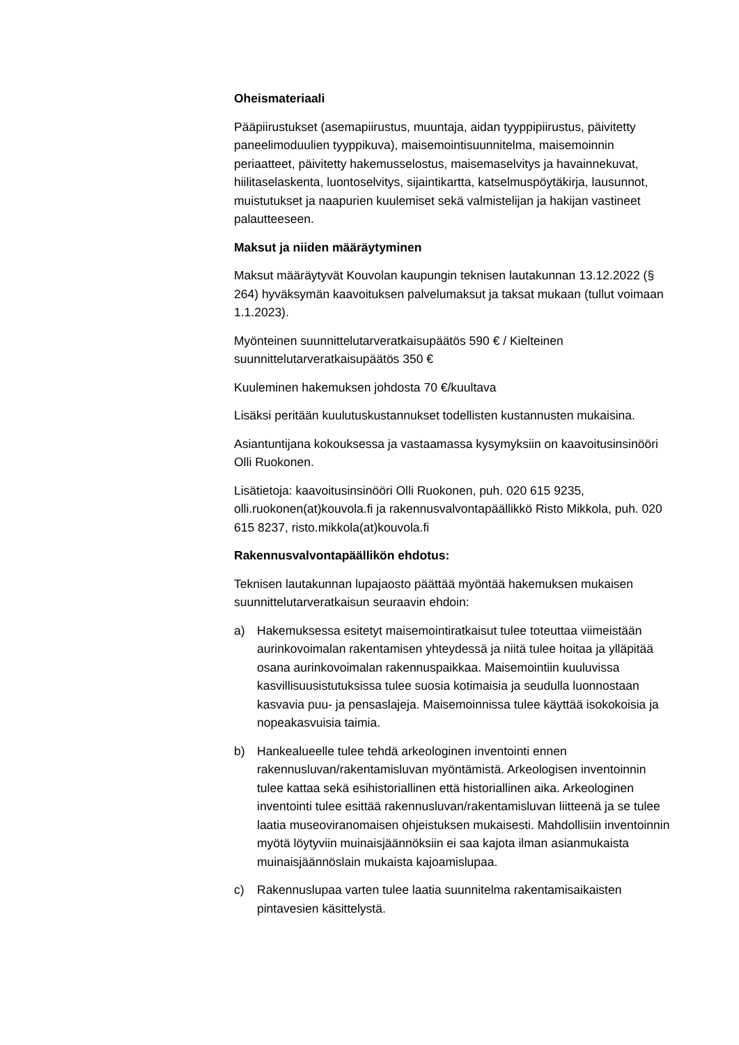Oheismateriaali
Pääpiirustukset (asemapiirustus, muuntaja, aidan tyyppipiirustus, päivitetty paneelimoduulien tyyppikuva), maisemointisuunnitelma, maisemoinnin periaatteet, päivitetty hakemusselostus, maisemaselvitys ja havainnekuvat, hiilitaselaskenta, luontoselvitys, sijaintikartta, katselmuspöytäkirja, lausunnot, muistutukset ja naapurien kuulemiset sekä valmistelijan ja hakijan vastineet palautteeseen.
Maksut ja niiden määräytyminen
Maksut määräytyvät Kouvolan kaupungin teknisen lautakunnan 13.12.2022 (§ 264) hyväksymän kaavoituksen palvelumaksut ja taksat mukaan (tullut voimaan 1.1.2023).
Myönteinen suunnittelutarveratkaisupäätös 590 € / Kielteinen suunnittelutarveratkaisupäätös 350 €
Kuuleminen hakemuksen johdosta 70 €/kuultava
Lisäksi peritään kuulutuskustannukset todellisten kustannusten mukaisina.
Asiantuntijana kokouksessa ja vastaamassa kysymyksiin on kaavoitusinsinööri Olli Ruokonen.
Lisätietoja: kaavoitusinsinööri Olli Ruokonen, puh. 020 615 9235, olli.ruokonen(at)kouvola.fi ja rakennusvalvontapäällikkö Risto Mikkola, puh. 020 615 8237, risto.mikkola(at)kouvola.fi
Rakennusvalvontapäällikön ehdotus:
Teknisen lautakunnan lupajaosto päättää myöntää hakemuksen mukaisen suunnittelutarveratkaisun seuraavin ehdoin:
a) Hakemuksessa esitetyt maisemointiratkaisut tulee toteuttaa viimeistään aurinkovoimalan rakentamisen yhteydessä ja niitä tulee hoitaa ja ylläpitää osana aurinkovoimalan rakennuspaikkaa. Maisemointiin kuuluvissa kasvillisuusistutuksissa tulee suosia kotimaisia ja seudulla luonnostaan kasvavia puu- ja pensaslajeja. Maisemoinnissa tulee käyttää isokokoisia ja nopeakasvuisia taimia.
b) Hankealueelle tulee tehdä arkeologinen inventointi ennen rakennusluvan/rakentamisluvan myöntämistä. Arkeologisen inventoinnin tulee kattaa sekä esihistoriallinen että historiallinen aika. Arkeologinen inventointi tulee esittää rakennusluvan/rakentamisluvan liitteenä ja se tulee laatia museoviranomaisen ohjeistuksen mukaisesti. Mahdollisiin inventoinnin myötä löytyviin muinaisjäännöksiin ei saa kajota ilman asianmukaista muinaisjäännöslain mukaista kajoamislupaa.
c) Rakennuslupaa varten tulee laatia suunnitelma rakentamisaikaisten pintavesien käsittelystä.